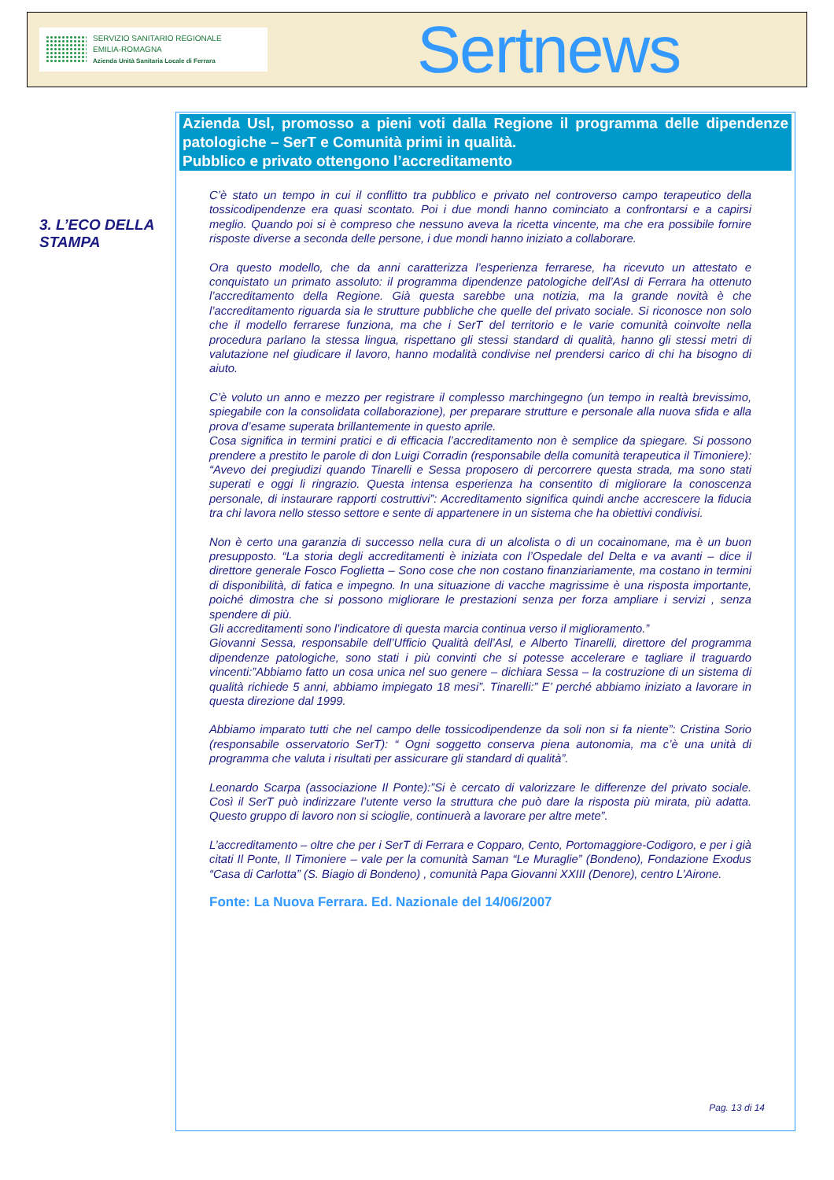SERVIZIO SANITARIO REGIONALE
EMILIA-ROMAGNA
Azienda Unità Sanitaria Locale di Ferrara
Sertnews
3. L’ECO DELLA STAMPA
Azienda Usl, promosso a pieni voti dalla Regione il programma delle dipendenze patologiche – SerT e Comunità primi in qualità.
Pubblico e privato ottengono l’accreditamento
C’è stato un tempo in cui il conflitto tra pubblico e privato nel controverso campo terapeutico della tossicodipendenze era quasi scontato. Poi i due mondi hanno cominciato a confrontarsi e a capirsi meglio. Quando poi si è compreso che nessuno aveva la ricetta vincente, ma che era possibile fornire risposte diverse a seconda delle persone, i due mondi hanno iniziato a collaborare.
Ora questo modello, che da anni caratterizza l’esperienza ferrarese, ha ricevuto un attestato e conquistato un primato assoluto: il programma dipendenze patologiche dell’Asl di Ferrara ha ottenuto l’accreditamento della Regione. Già questa sarebbe una notizia, ma la grande novità è che l’accreditamento riguarda sia le strutture pubbliche che quelle del privato sociale. Si riconosce non solo che il modello ferrarese funziona, ma che i SerT del territorio e le varie comunità coinvolte nella procedura parlano la stessa lingua, rispettano gli stessi standard di qualità, hanno gli stessi metri di valutazione nel giudicare il lavoro, hanno modalità condivise nel prendersi carico di chi ha bisogno di aiuto.
C’è voluto un anno e mezzo per registrare il complesso marchingegno (un tempo in realtà brevissimo, spiegabile con la consolidata collaborazione), per preparare strutture e personale alla nuova sfida e alla prova d’esame superata brillantemente in questo aprile.
Cosa significa in termini pratici e di efficacia l’accreditamento non è semplice da spiegare. Si possono prendere a prestito le parole di don Luigi Corradin (responsabile della comunità terapeutica il Timoniere): “Avevo dei pregiudizi quando Tinarelli e Sessa proposero di percorrere questa strada, ma sono stati superati e oggi li ringrazio. Questa intensa esperienza ha consentito di migliorare la conoscenza personale, di instaurare rapporti costruttivi”: Accreditamento significa quindi anche accrescere la fiducia tra chi lavora nello stesso settore e sente di appartenere in un sistema che ha obiettivi condivisi.
Non è certo una garanzia di successo nella cura di un alcolista o di un cocainomane, ma è un buon presupposto. “La storia degli accreditamenti è iniziata con l’Ospedale del Delta e va avanti – dice il direttore generale Fosco Foglietta – Sono cose che non costano finanziariamente, ma costano in termini di disponibilità, di fatica e impegno. In una situazione di vacche magrissime è una risposta importante, poiché dimostra che si possono migliorare le prestazioni senza per forza ampliare i servizi , senza spendere di più.
Gli accreditamenti sono l’indicatore di questa marcia continua verso il miglioramento.”
Giovanni Sessa, responsabile dell’Ufficio Qualità dell’Asl, e Alberto Tinarelli, direttore del programma dipendenze patologiche, sono stati i più convinti che si potesse accelerare e tagliare il traguardo vincenti:”Abbiamo fatto un cosa unica nel suo genere – dichiara Sessa – la costruzione di un sistema di qualità richiede 5 anni, abbiamo impiegato 18 mesi”. Tinarelli:” E’ perché abbiamo iniziato a lavorare in questa direzione dal 1999.
Abbiamo imparato tutti che nel campo delle tossicodipendenze da soli non si fa niente”: Cristina Sorio (responsabile osservatorio SerT): “ Ogni soggetto conserva piena autonomia, ma c’è una unità di programma che valuta i risultati per assicurare gli standard di qualità”.
Leonardo Scarpa (associazione Il Ponte):”Si è cercato di valorizzare le differenze del privato sociale. Così il SerT può indirizzare l’utente verso la struttura che può dare la risposta più mirata, più adatta. Questo gruppo di lavoro non si scioglie, continuerà a lavorare per altre mete”.
L’accreditamento – oltre che per i SerT di Ferrara e Copparo, Cento, Portomaggiore-Codigoro, e per i già citati Il Ponte, Il Timoniere – vale per la comunità Saman “Le Muraglie” (Bondeno), Fondazione Exodus “Casa di Carlotta” (S. Biagio di Bondeno) , comunità Papa Giovanni XXIII (Denore), centro L’Airone.
Fonte: La Nuova Ferrara. Ed. Nazionale del 14/06/2007
Pag. 13 di 14